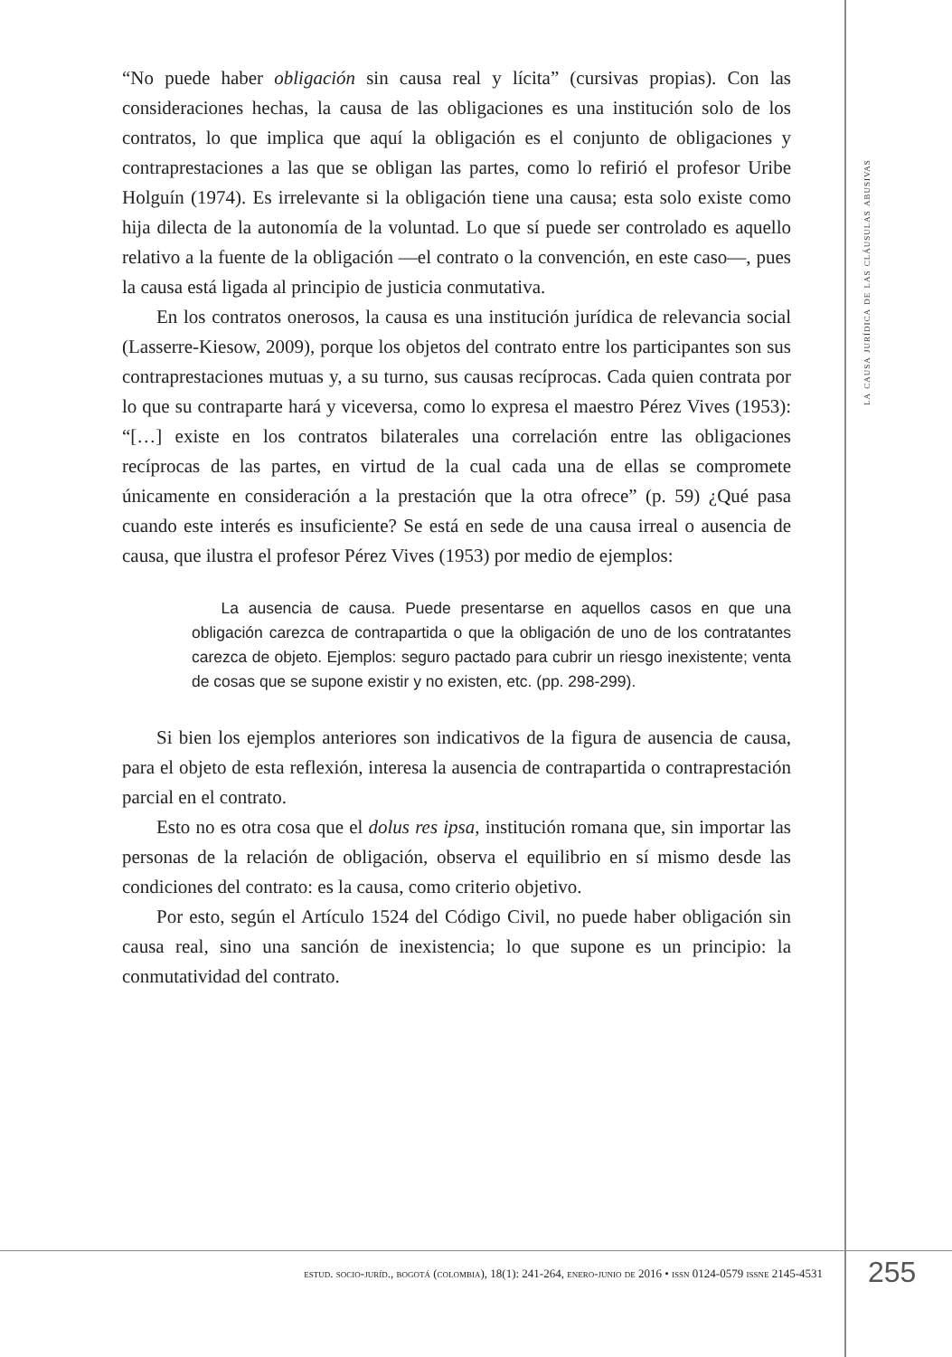“No puede haber obligación sin causa real y lícita” (cursivas propias). Con las consideraciones hechas, la causa de las obligaciones es una institución solo de los contratos, lo que implica que aquí la obligación es el conjunto de obligaciones y contraprestaciones a las que se obligan las partes, como lo refirió el profesor Uribe Holguín (1974). Es irrelevante si la obligación tiene una causa; esta solo existe como hija dilecta de la autonomía de la voluntad. Lo que sí puede ser controlado es aquello relativo a la fuente de la obligación —el contrato o la convención, en este caso—, pues la causa está ligada al principio de justicia conmutativa.
En los contratos onerosos, la causa es una institución jurídica de relevancia social (Lasserre-Kiesow, 2009), porque los objetos del contrato entre los participantes son sus contraprestaciones mutuas y, a su turno, sus causas recíprocas. Cada quien contrata por lo que su contraparte hará y viceversa, como lo expresa el maestro Pérez Vives (1953): “[…] existe en los contratos bilaterales una correlación entre las obligaciones recíprocas de las partes, en virtud de la cual cada una de ellas se compromete únicamente en consideración a la prestación que la otra ofrece” (p. 59) ¿Qué pasa cuando este interés es insuficiente? Se está en sede de una causa irreal o ausencia de causa, que ilustra el profesor Pérez Vives (1953) por medio de ejemplos:
La ausencia de causa. Puede presentarse en aquellos casos en que una obligación carezca de contrapartida o que la obligación de uno de los contratantes carezca de objeto. Ejemplos: seguro pactado para cubrir un riesgo inexistente; venta de cosas que se supone existir y no existen, etc. (pp. 298-299).
Si bien los ejemplos anteriores son indicativos de la figura de ausencia de causa, para el objeto de esta reflexión, interesa la ausencia de contrapartida o contraprestación parcial en el contrato.
Esto no es otra cosa que el dolus res ipsa, institución romana que, sin importar las personas de la relación de obligación, observa el equilibrio en sí mismo desde las condiciones del contrato: es la causa, como criterio objetivo.
Por esto, según el Artículo 1524 del Código Civil, no puede haber obligación sin causa real, sino una sanción de inexistencia; lo que supone es un principio: la conmutatividad del contrato.
la causa jurídica de las cláusulas abusivas
estud. socio-juríd., bogotá (colombia), 18(1): 241-264, enero-junio de 2016 • issn 0124-0579 issne 2145-4531
255